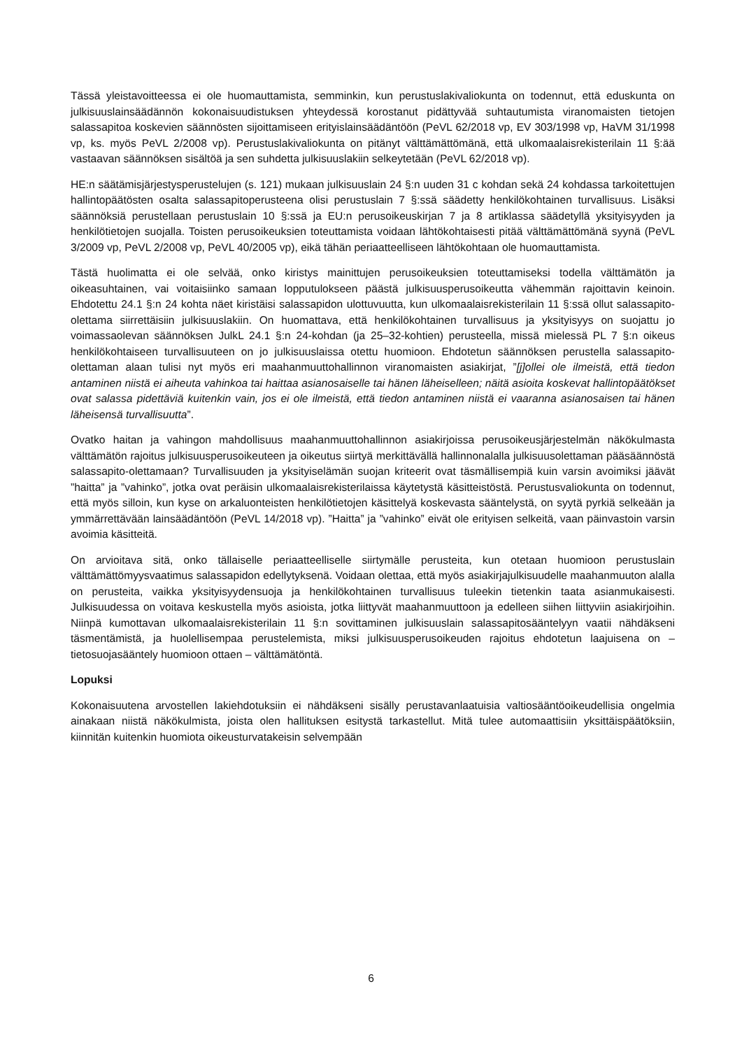Tässä yleistavoitteessa ei ole huomauttamista, semminkin, kun perustuslakivaliokunta on todennut, että eduskunta on julkisuuslainsäädännön kokonaisuudistuksen yhteydessä korostanut pidättyvää suhtautumista viranomaisten tietojen salassapitoa koskevien säännösten sijoittamiseen erityislainsäädäntöön (PeVL 62/2018 vp, EV 303/1998 vp, HaVM 31/1998 vp, ks. myös PeVL 2/2008 vp). Perustuslakivaliokunta on pitänyt välttämättömänä, että ulkomaalaisrekisterilain 11 §:ää vastaavan säännöksen sisältöä ja sen suhdetta julkisuuslakiin selkeytetään (PeVL 62/2018 vp).
HE:n säätämisjärjestysperustelujen (s. 121) mukaan julkisuuslain 24 §:n uuden 31 c kohdan sekä 24 kohdassa tarkoitettujen hallintopäätösten osalta salassapitoperusteena olisi perustuslain 7 §:ssä säädetty henkilökohtainen turvallisuus. Lisäksi säännöksiä perustellaan perustuslain 10 §:ssä ja EU:n perusoikeuskirjan 7 ja 8 artiklassa säädetyllä yksityisyyden ja henkilötietojen suojalla. Toisten perusoikeuksien toteuttamista voidaan lähtökohtaisesti pitää välttämättömänä syynä (PeVL 3/2009 vp, PeVL 2/2008 vp, PeVL 40/2005 vp), eikä tähän periaatteelliseen lähtökohtaan ole huomauttamista.
Tästä huolimatta ei ole selvää, onko kiristys mainittujen perusoikeuksien toteuttamiseksi todella välttämätön ja oikeasuhtainen, vai voitaisiinko samaan lopputulokseen päästä julkisuusperusoikeutta vähemmän rajoittavin keinoin. Ehdotettu 24.1 §:n 24 kohta näet kiristäisi salassapidon ulottuvuutta, kun ulkomaalaisrekisterilain 11 §:ssä ollut salassapito-olettama siirrettäisiin julkisuuslakiin. On huomattava, että henkilökohtainen turvallisuus ja yksityisyys on suojattu jo voimassaolevan säännöksen JulkL 24.1 §:n 24-kohdan (ja 25–32-kohtien) perusteella, missä mielessä PL 7 §:n oikeus henkilökohtaiseen turvallisuuteen on jo julkisuuslaissa otettu huomioon. Ehdotetun säännöksen perustella salassapito-olettaman alaan tulisi nyt myös eri maahanmuuttohallinnon viranomaisten asiakirjat, ”[j]ollei ole ilmeistä, että tiedon antaminen niistä ei aiheuta vahinkoa tai haittaa asianosaiselle tai hänen läheiselleen; näitä asioita koskevat hallintopäätökset ovat salassa pidettäviä kuitenkin vain, jos ei ole ilmeistä, että tiedon antaminen niistä ei vaaranna asianosaisen tai hänen läheisensä turvallisuutta”.
Ovatko haitan ja vahingon mahdollisuus maahanmuuttohallinnon asiakirjoissa perusoikeusjärjestelmän näkökulmasta välttämätön rajoitus julkisuusperusoikeuteen ja oikeutus siirtyä merkittävällä hallinnonalalla julkisuusolettaman pääsäännöstä salassapito-olettamaan? Turvallisuuden ja yksityiselämän suojan kriteerit ovat täsmällisempiä kuin varsin avoimiksi jäävät ”haitta” ja ”vahinko”, jotka ovat peräisin ulkomaalaisrekisterilaissa käytetystä käsitteistöstä. Perustusvaliokunta on todennut, että myös silloin, kun kyse on arkaluonteisten henkilötietojen käsittelyä koskevasta sääntelystä, on syytä pyrkiä selkeään ja ymmärrettävään lainsäädäntöön (PeVL 14/2018 vp). ”Haitta” ja ”vahinko” eivät ole erityisen selkeitä, vaan päinvastoin varsin avoimia käsitteitä.
On arvioitava sitä, onko tällaiselle periaatteelliselle siirtymälle perusteita, kun otetaan huomioon perustuslain välttämättömyysvaatimus salassapidon edellytyksenä. Voidaan olettaa, että myös asiakirjajulkisuudelle maahanmuuton alalla on perusteita, vaikka yksityisyydensuoja ja henkilökohtainen turvallisuus tuleekin tietenkin taata asianmukaisesti. Julkisuudessa on voitava keskustella myös asioista, jotka liittyvät maahanmuuttoon ja edelleen siihen liittyviin asiakirjoihin. Niinpä kumottavan ulkomaalaisrekisterilain 11 §:n sovittaminen julkisuuslain salassapitosääntelyyn vaatii nähdäkseni täsmentämistä, ja huolellisempaa perustelemista, miksi julkisuusperusoikeuden rajoitus ehdotetun laajuisena on – tietosuojasääntely huomioon ottaen – välttämätöntä.
Lopuksi
Kokonaisuutena arvostellen lakiehdotuksiin ei nähdäkseni sisälly perustavanlaatuisia valtiosääntöoikeudellisia ongelmia ainakaan niistä näkökulmista, joista olen hallituksen esitystä tarkastellut. Mitä tulee automaattisiin yksittäispäätöksiin, kiinnitän kuitenkin huomiota oikeusturvatakeisin selvempään
6